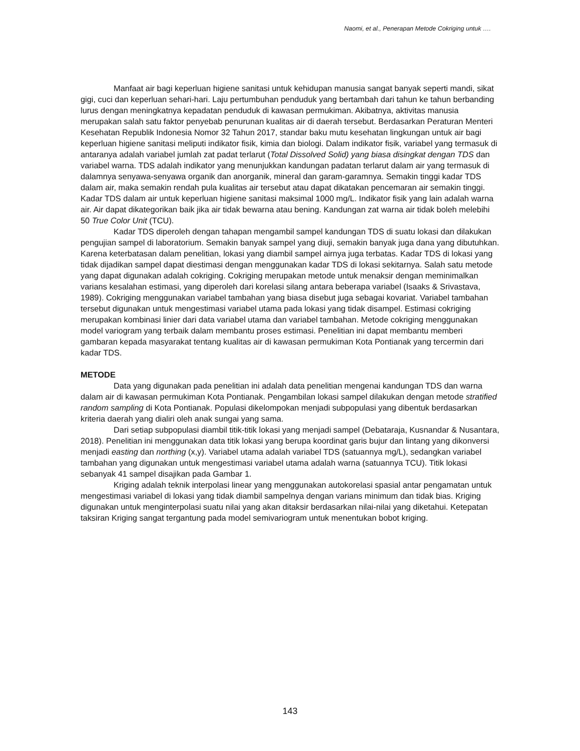Naomi, et al., Penerapan Metode Cokriging untuk ….
Manfaat air bagi keperluan higiene sanitasi untuk kehidupan manusia sangat banyak seperti mandi, sikat gigi, cuci dan keperluan sehari-hari. Laju pertumbuhan penduduk yang bertambah dari tahun ke tahun berbanding lurus dengan meningkatnya kepadatan penduduk di kawasan permukiman. Akibatnya, aktivitas manusia merupakan salah satu faktor penyebab penurunan kualitas air di daerah tersebut. Berdasarkan Peraturan Menteri Kesehatan Republik Indonesia Nomor 32 Tahun 2017, standar baku mutu kesehatan lingkungan untuk air bagi keperluan higiene sanitasi meliputi indikator fisik, kimia dan biologi. Dalam indikator fisik, variabel yang termasuk di antaranya adalah variabel jumlah zat padat terlarut (Total Dissolved Solid) yang biasa disingkat dengan TDS dan variabel warna. TDS adalah indikator yang menunjukkan kandungan padatan terlarut dalam air yang termasuk di dalamnya senyawa-senyawa organik dan anorganik, mineral dan garam-garamnya. Semakin tinggi kadar TDS dalam air, maka semakin rendah pula kualitas air tersebut atau dapat dikatakan pencemaran air semakin tinggi. Kadar TDS dalam air untuk keperluan higiene sanitasi maksimal 1000 mg/L. Indikator fisik yang lain adalah warna air. Air dapat dikategorikan baik jika air tidak bewarna atau bening. Kandungan zat warna air tidak boleh melebihi 50 True Color Unit (TCU).
Kadar TDS diperoleh dengan tahapan mengambil sampel kandungan TDS di suatu lokasi dan dilakukan pengujian sampel di laboratorium. Semakin banyak sampel yang diuji, semakin banyak juga dana yang dibutuhkan. Karena keterbatasan dalam penelitian, lokasi yang diambil sampel airnya juga terbatas. Kadar TDS di lokasi yang tidak dijadikan sampel dapat diestimasi dengan menggunakan kadar TDS di lokasi sekitarnya. Salah satu metode yang dapat digunakan adalah cokriging. Cokriging merupakan metode untuk menaksir dengan meminimalkan varians kesalahan estimasi, yang diperoleh dari korelasi silang antara beberapa variabel (Isaaks & Srivastava, 1989). Cokriging menggunakan variabel tambahan yang biasa disebut juga sebagai kovariat. Variabel tambahan tersebut digunakan untuk mengestimasi variabel utama pada lokasi yang tidak disampel. Estimasi cokriging merupakan kombinasi linier dari data variabel utama dan variabel tambahan. Metode cokriging menggunakan model variogram yang terbaik dalam membantu proses estimasi. Penelitian ini dapat membantu memberi gambaran kepada masyarakat tentang kualitas air di kawasan permukiman Kota Pontianak yang tercermin dari kadar TDS.
METODE
Data yang digunakan pada penelitian ini adalah data penelitian mengenai kandungan TDS dan warna dalam air di kawasan permukiman Kota Pontianak. Pengambilan lokasi sampel dilakukan dengan metode stratified random sampling di Kota Pontianak. Populasi dikelompokan menjadi subpopulasi yang dibentuk berdasarkan kriteria daerah yang dialiri oleh anak sungai yang sama.
Dari setiap subpopulasi diambil titik-titik lokasi yang menjadi sampel (Debataraja, Kusnandar & Nusantara, 2018). Penelitian ini menggunakan data titik lokasi yang berupa koordinat garis bujur dan lintang yang dikonversi menjadi easting dan northing (x,y). Variabel utama adalah variabel TDS (satuannya mg/L), sedangkan variabel tambahan yang digunakan untuk mengestimasi variabel utama adalah warna (satuannya TCU). Titik lokasi sebanyak 41 sampel disajikan pada Gambar 1.
Kriging adalah teknik interpolasi linear yang menggunakan autokorelasi spasial antar pengamatan untuk mengestimasi variabel di lokasi yang tidak diambil sampelnya dengan varians minimum dan tidak bias. Kriging digunakan untuk menginterpolasi suatu nilai yang akan ditaksir berdasarkan nilai-nilai yang diketahui. Ketepatan taksiran Kriging sangat tergantung pada model semivariogram untuk menentukan bobot kriging.
143